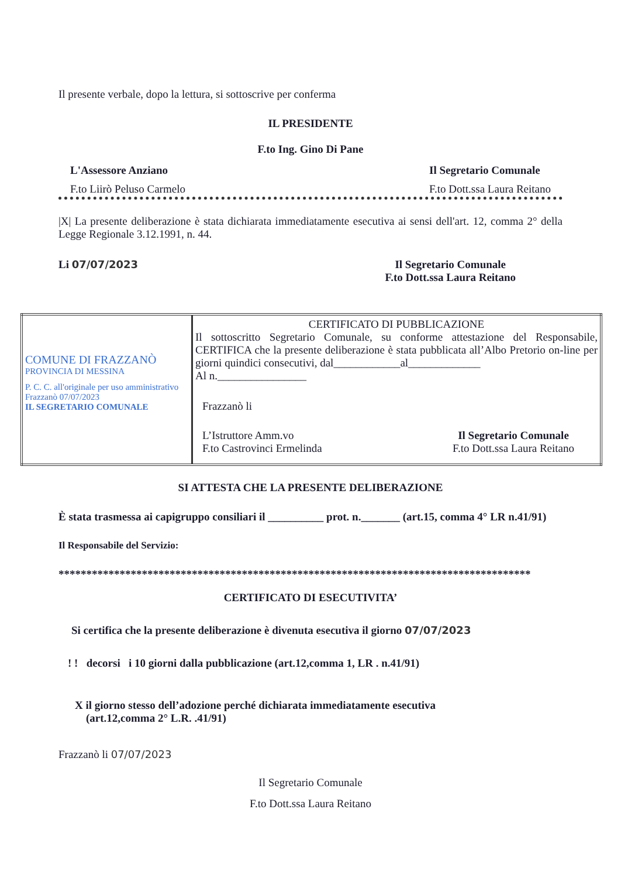Il presente verbale, dopo la lettura, si sottoscrive per conferma
IL PRESIDENTE
F.to Ing. Gino Di Pane
L'Assessore Anziano
F.to Liirò Peluso Carmelo
Il Segretario Comunale
F.to Dott.ssa Laura Reitano
|X| La presente deliberazione è stata dichiarata immediatamente esecutiva ai sensi dell'art. 12, comma 2° della Legge Regionale 3.12.1991, n. 44.
Li 07/07/2023 Il Segretario Comunale
F.to Dott.ssa Laura Reitano
| COMUNE DI FRAZZANÒ PROVINCIA DI MESSINA P. C. C. all'originale per uso amministrativo Frazzanò 07/07/2023 IL SEGRETARIO COMUNALE | CERTIFICATO DI PUBBLICAZIONE Il sottoscritto Segretario Comunale, su conforme attestazione del Responsabile, CERTIFICA che la presente deliberazione è stata pubblicata all’Albo Pretorio on-line per giorni quindici consecutivi, dal____________al_____________ Al n.________________ Frazzanò li L’Istruttore Amm.vo F.to Castrovinci Ermelinda Il Segretario Comunale F.to Dott.ssa Laura Reitano |
SI ATTESTA CHE LA PRESENTE DELIBERAZIONE
È stata trasmessa ai capigruppo consiliari il __________ prot. n._______ (art.15, comma 4° LR n.41/91)
Il Responsabile del Servizio:
*************************************************************************************
CERTIFICATO DI ESECUTIVITA’
Si certifica che la presente deliberazione è divenuta esecutiva il giorno 07/07/2023
! ! decorsi i 10 giorni dalla pubblicazione (art.12,comma 1, LR . n.41/91)
X il giorno stesso dell’adozione perché dichiarata immediatamente esecutiva
(art.12,comma 2° L.R. .41/91)
Frazzanò li 07/07/2023
Il Segretario Comunale
F.to Dott.ssa Laura Reitano